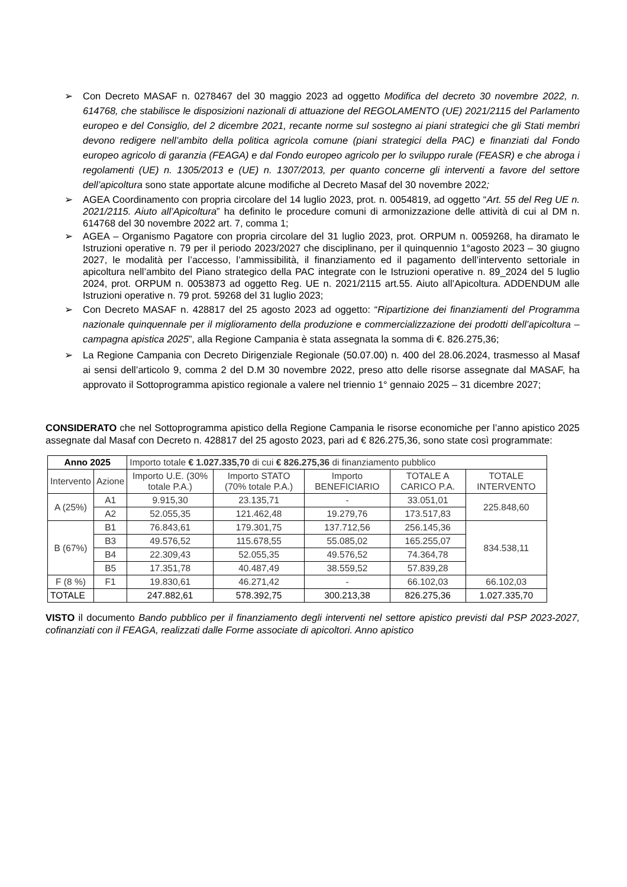➢ Con Decreto MASAF n. 0278467 del 30 maggio 2023 ad oggetto Modifica del decreto 30 novembre 2022, n. 614768, che stabilisce le disposizioni nazionali di attuazione del REGOLAMENTO (UE) 2021/2115 del Parlamento europeo e del Consiglio, del 2 dicembre 2021, recante norme sul sostegno ai piani strategici che gli Stati membri devono redigere nell’ambito della politica agricola comune (piani strategici della PAC) e finanziati dal Fondo europeo agricolo di garanzia (FEAGA) e dal Fondo europeo agricolo per lo sviluppo rurale (FEASR) e che abroga i regolamenti (UE) n. 1305/2013 e (UE) n. 1307/2013, per quanto concerne gli interventi a favore del settore dell’apicoltura sono state apportate alcune modifiche al Decreto Masaf del 30 novembre 2022;
➢ AGEA Coordinamento con propria circolare del 14 luglio 2023, prot. n. 0054819, ad oggetto “Art. 55 del Reg UE n. 2021/2115. Aiuto all’Apicoltura” ha definito le procedure comuni di armonizzazione delle attività di cui al DM n. 614768 del 30 novembre 2022 art. 7, comma 1;
➢ AGEA – Organismo Pagatore con propria circolare del 31 luglio 2023, prot. ORPUM n. 0059268, ha diramato le Istruzioni operative n. 79 per il periodo 2023/2027 che disciplinano, per il quinquennio 1°agosto 2023 – 30 giugno 2027, le modalità per l’accesso, l’ammissibilità, il finanziamento ed il pagamento dell’intervento settoriale in apicoltura nell’ambito del Piano strategico della PAC integrate con le Istruzioni operative n. 89_2024 del 5 luglio 2024, prot. ORPUM n. 0053873 ad oggetto Reg. UE n. 2021/2115 art.55. Aiuto all’Apicoltura. ADDENDUM alle Istruzioni operative n. 79 prot. 59268 del 31 luglio 2023;
➢ Con Decreto MASAF n. 428817 del 25 agosto 2023 ad oggetto: “Ripartizione dei finanziamenti del Programma nazionale quinquennale per il miglioramento della produzione e commercializzazione dei prodotti dell’apicoltura – campagna apistica 2025”, alla Regione Campania è stata assegnata la somma di €. 826.275,36;
➢ La Regione Campania con Decreto Dirigenziale Regionale (50.07.00) n. 400 del 28.06.2024, trasmesso al Masaf ai sensi dell’articolo 9, comma 2 del D.M 30 novembre 2022, preso atto delle risorse assegnate dal MASAF, ha approvato il Sottoprogramma apistico regionale a valere nel triennio 1° gennaio 2025 – 31 dicembre 2027;
CONSIDERATO che nel Sottoprogramma apistico della Regione Campania le risorse economiche per l’anno apistico 2025 assegnate dal Masaf con Decreto n. 428817 del 25 agosto 2023, pari ad € 826.275,36, sono state così programmate:
| Anno 2025 | | Importo totale € 1.027.335,70 di cui € 826.275,36 di finanziamento pubblico | | | | |
| Intervento | Azione | Importo U.E. (30% totale P.A.) | Importo STATO (70% totale P.A.) | Importo BENEFICIARIO | TOTALE A CARICO P.A. | TOTALE INTERVENTO |
| A (25%) | A1 | 9.915,30 | 23.135,71 | - | 33.051,01 | 225.848,60 |
| | A2 | 52.055,35 | 121.462,48 | 19.279,76 | 173.517,83 | |
| B (67%) | B1 | 76.843,61 | 179.301,75 | 137.712,56 | 256.145,36 | 834.538,11 |
| | B3 | 49.576,52 | 115.678,55 | 55.085,02 | 165.255,07 | |
| | B4 | 22.309,43 | 52.055,35 | 49.576,52 | 74.364,78 | |
| | B5 | 17.351,78 | 40.487,49 | 38.559,52 | 57.839,28 | |
| F (8 %) | F1 | 19.830,61 | 46.271,42 | - | 66.102,03 | 66.102,03 |
| TOTALE | | 247.882,61 | 578.392,75 | 300.213,38 | 826.275,36 | 1.027.335,70 |
VISTO il documento Bando pubblico per il finanziamento degli interventi nel settore apistico previsti dal PSP 2023-2027, cofinanziati con il FEAGA, realizzati dalle Forme associate di apicoltori. Anno apistico